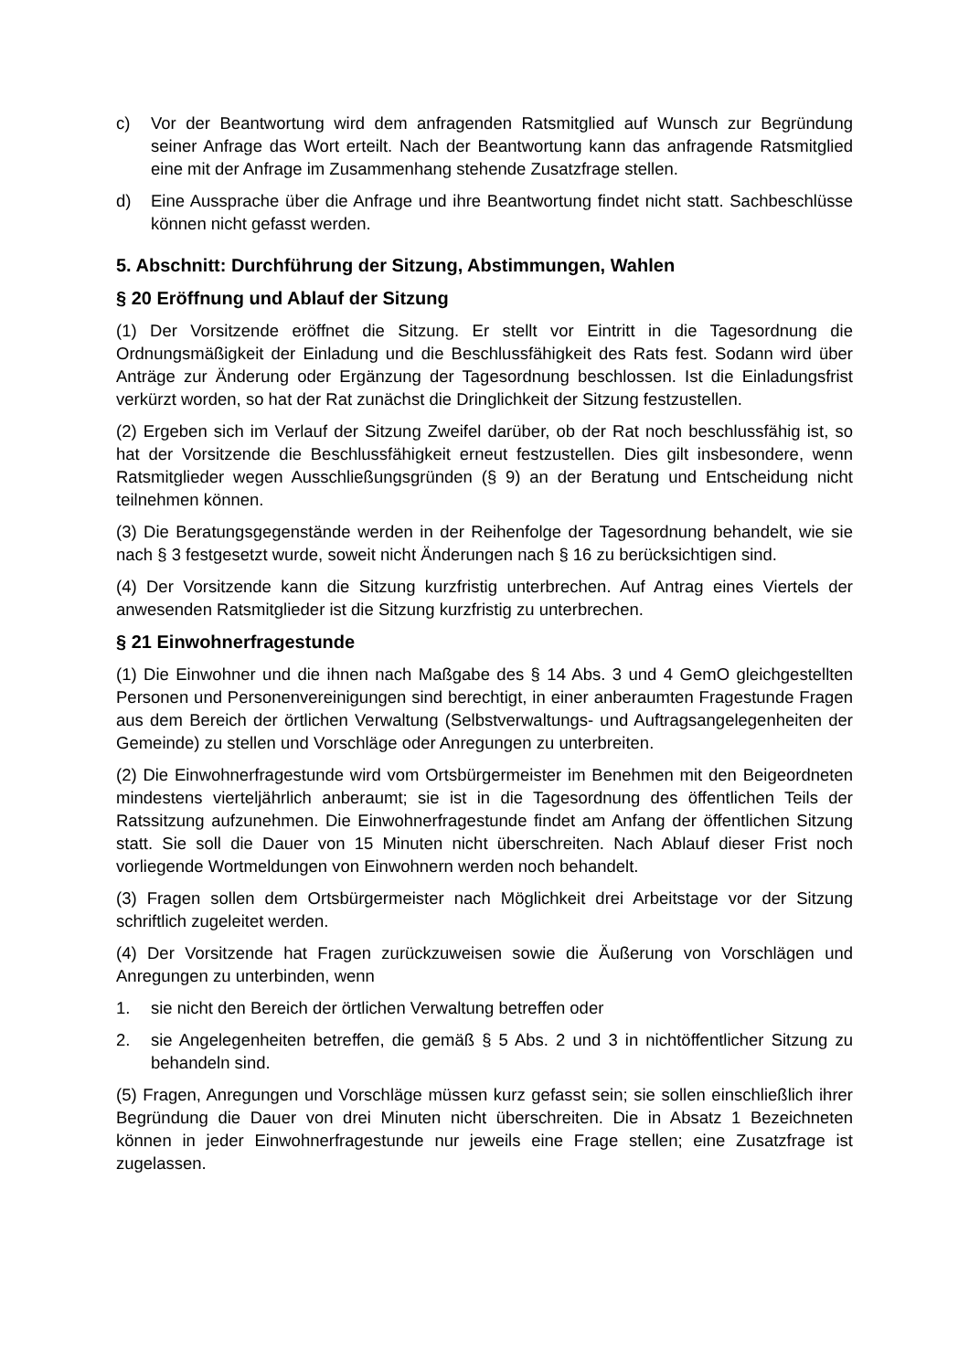c) Vor der Beantwortung wird dem anfragenden Ratsmitglied auf Wunsch zur Begründung seiner Anfrage das Wort erteilt. Nach der Beantwortung kann das anfragende Ratsmitglied eine mit der Anfrage im Zusammenhang stehende Zusatzfrage stellen.
d) Eine Aussprache über die Anfrage und ihre Beantwortung findet nicht statt. Sachbeschlüsse können nicht gefasst werden.
5. Abschnitt: Durchführung der Sitzung, Abstimmungen, Wahlen
§ 20 Eröffnung und Ablauf der Sitzung
(1) Der Vorsitzende eröffnet die Sitzung. Er stellt vor Eintritt in die Tagesordnung die Ordnungsmäßigkeit der Einladung und die Beschlussfähigkeit des Rats fest. Sodann wird über Anträge zur Änderung oder Ergänzung der Tagesordnung beschlossen. Ist die Einladungsfrist verkürzt worden, so hat der Rat zunächst die Dringlichkeit der Sitzung festzustellen.
(2) Ergeben sich im Verlauf der Sitzung Zweifel darüber, ob der Rat noch beschlussfähig ist, so hat der Vorsitzende die Beschlussfähigkeit erneut festzustellen. Dies gilt insbesondere, wenn Ratsmitglieder wegen Ausschließungsgründen (§ 9) an der Beratung und Entscheidung nicht teilnehmen können.
(3) Die Beratungsgegenstände werden in der Reihenfolge der Tagesordnung behandelt, wie sie nach § 3 festgesetzt wurde, soweit nicht Änderungen nach § 16 zu berücksichtigen sind.
(4) Der Vorsitzende kann die Sitzung kurzfristig unterbrechen. Auf Antrag eines Viertels der anwesenden Ratsmitglieder ist die Sitzung kurzfristig zu unterbrechen.
§ 21 Einwohnerfragestunde
(1) Die Einwohner und die ihnen nach Maßgabe des § 14 Abs. 3 und 4 GemO gleichgestellten Personen und Personenvereinigungen sind berechtigt, in einer anberaumten Fragestunde Fragen aus dem Bereich der örtlichen Verwaltung (Selbstverwaltungs- und Auftragsangelegenheiten der Gemeinde) zu stellen und Vorschläge oder Anregungen zu unterbreiten.
(2) Die Einwohnerfragestunde wird vom Ortsbürgermeister im Benehmen mit den Beigeordneten mindestens vierteljährlich anberaumt; sie ist in die Tagesordnung des öffentlichen Teils der Ratssitzung aufzunehmen. Die Einwohnerfragestunde findet am Anfang der öffentlichen Sitzung statt. Sie soll die Dauer von 15 Minuten nicht überschreiten. Nach Ablauf dieser Frist noch vorliegende Wortmeldungen von Einwohnern werden noch behandelt.
(3) Fragen sollen dem Ortsbürgermeister nach Möglichkeit drei Arbeitstage vor der Sitzung schriftlich zugeleitet werden.
(4) Der Vorsitzende hat Fragen zurückzuweisen sowie die Äußerung von Vorschlägen und Anregungen zu unterbinden, wenn
1. sie nicht den Bereich der örtlichen Verwaltung betreffen oder
2. sie Angelegenheiten betreffen, die gemäß § 5 Abs. 2 und 3 in nichtöffentlicher Sitzung zu behandeln sind.
(5) Fragen, Anregungen und Vorschläge müssen kurz gefasst sein; sie sollen einschließlich ihrer Begründung die Dauer von drei Minuten nicht überschreiten. Die in Absatz 1 Bezeichneten können in jeder Einwohnerfragestunde nur jeweils eine Frage stellen; eine Zusatzfrage ist zugelassen.